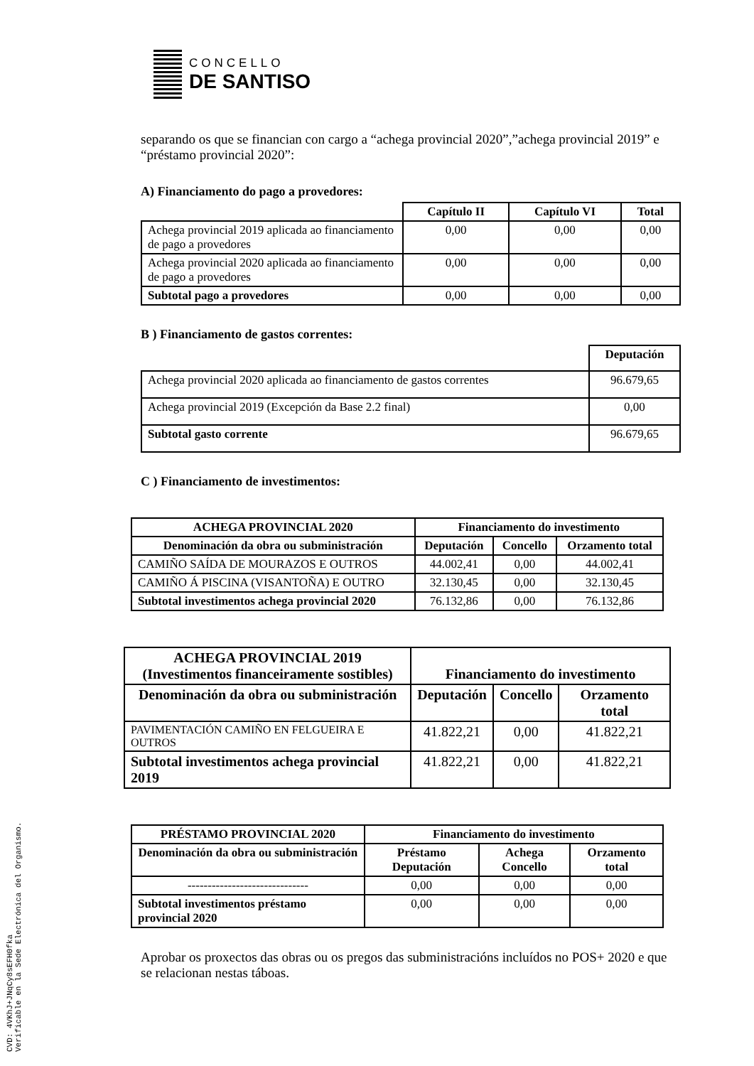CVD: 4VKhJ+JNqCy8sEFH0fka
Verificable en la Sede Electrónica del Organismo.
CONCELLO
DE SANTISO
separando os que se financian con cargo a “achega provincial 2020”,”achega provincial 2019” e “préstamo provincial 2020”:
A) Financiamento do pago a provedores:
| | Capítulo II | Capítulo VI | Total |
| --- | --- | --- | --- |
| Achega provincial 2019 aplicada ao financiamento de pago a provedores | 0,00 | 0,00 | 0,00 |
| Achega provincial 2020 aplicada ao financiamento de pago a provedores | 0,00 | 0,00 | 0,00 |
| Subtotal pago a provedores | 0,00 | 0,00 | 0,00 |
B ) Financiamento de gastos correntes:
| | Deputación |
| --- | --- |
| Achega provincial 2020 aplicada ao financiamento de gastos correntes | 96.679,65 |
| Achega provincial 2019 (Excepción da Base 2.2 final) | 0,00 |
| Subtotal gasto corrente | 96.679,65 |
C ) Financiamento de investimentos:
| ACHEGA PROVINCIAL 2020 | Financiamento do investimento | | |
| --- | --- | --- | --- |
| Denominación da obra ou subministración | Deputación | Concello | Orzamento total |
| CAMIÑO SAÍDA DE MOURAZOS E OUTROS | 44.002,41 | 0,00 | 44.002,41 |
| CAMIÑO Á PISCINA (VISANTOÑA) E OUTRO | 32.130,45 | 0,00 | 32.130,45 |
| Subtotal investimentos achega provincial 2020 | 76.132,86 | 0,00 | 76.132,86 |
| ACHEGA PROVINCIAL 2019 (Investimentos financeiramente sostibles) | Financiamento do investimento | | |
| --- | --- | --- | --- |
| Denominación da obra ou subministración | Deputación | Concello | Orzamento total |
| PAVIMENTACIÓN CAMIÑO EN FELGUEIRA E OUTROS | 41.822,21 | 0,00 | 41.822,21 |
| Subtotal investimentos achega provincial 2019 | 41.822,21 | 0,00 | 41.822,21 |
| PRÉSTAMO PROVINCIAL 2020 | Financiamento do investimento | | |
| --- | --- | --- | --- |
| Denominación da obra ou subministración | Préstamo Deputación | Achega Concello | Orzamento total |
| ------------------------------ | 0,00 | 0,00 | 0,00 |
| Subtotal investimentos préstamo provincial 2020 | 0,00 | 0,00 | 0,00 |
Aprobar os proxectos das obras ou os pregos das subministracións incluídos no POS+ 2020 e que se relacionan nestas táboas.